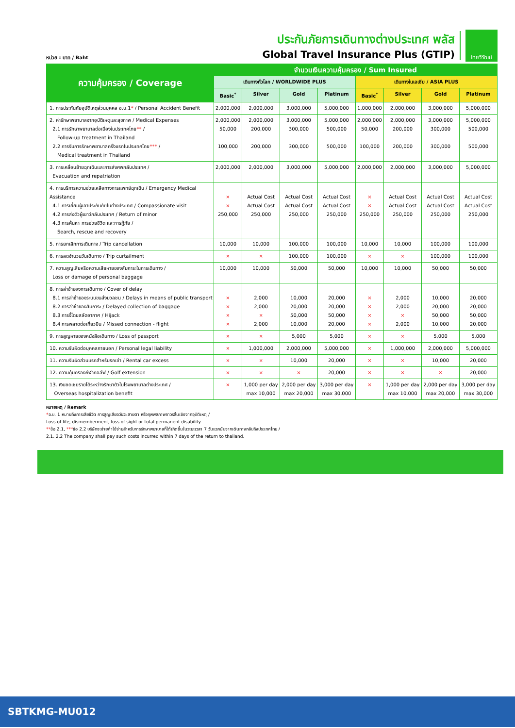หน่วย : บาท / Baht
ประกันภัยการเดินทางต่างประเทศ พลัส
Global Travel Insurance Plus (GTIP)
ไทยวิวัฒน์
| ความคุ้มครอง / Coverage | จำนวนเงินความคุ้มครอง / Sum Insured | | | | | | | |
| --- | --- | --- | --- | --- | --- | --- | --- | --- |
| | เดินทางทั่วโลก / WORLDWIDE PLUS | | | | เดินทางในเอเชีย / ASIA PLUS | | | |
| | Basic<sup>*</sup> | Silver | Gold | Platinum | Basic<sup>*</sup> | Silver | Gold | Platinum |
| 1. การประกันภัยอุบัติเหตุส่วนบุคคล อ.บ.1 * / Personal Accident Benefit | 2,000,000 | 2,000,000 | 3,000,000 | 5,000,000 | 1,000,000 | 2,000,000 | 3,000,000 | 5,000,000 |
| 2. ค่ารักษาพยาบาลจากอุบัติเหตุและสุขภาพ / Medical Expenses 2.1 การรักษาพยาบาลต่อเนื่องในประเทศไทย ** / Follow-up treatment in Thailand 2.2 การรับการรักษาพยาบาลครั้งแรกในประเทศไทย *** / Medical treatment in Thailand | 2,000,000 50,000 100,000 | 2,000,000 200,000 200,000 | 3,000,000 300,000 300,000 | 5,000,000 500,000 500,000 | 2,000,000 50,000 100,000 | 2,000,000 200,000 200,000 | 3,000,000 300,000 300,000 | 5,000,000 500,000 500,000 |
| 3. การเคลื่อนย้ายฉุกเฉินและการส่งศพกลับประเทศ / Evacuation and repatriation | 2,000,000 | 2,000,000 | 3,000,000 | 5,000,000 | 2,000,000 | 2,000,000 | 3,000,000 | 5,000,000 |
| 4. การบริการความช่วยเหลือทางการแพทย์ฉุกเฉิน / Emergency Medical Assistance 4.1 การเยี่ยมผู้เอาประกันภัยในต่างประเทศ / Compassionate visit 4.2 การส่งตัวผู้เยาว์กลับประเทศ / Return of minor 4.3 การค้นหา การช่วยชีวิต และการกู้ภัย / Search, rescue and recovery | × × 250,000 | Actual Cost Actual Cost 250,000 | Actual Cost Actual Cost 250,000 | Actual Cost Actual Cost 250,000 | × × 250,000 | Actual Cost Actual Cost 250,000 | Actual Cost Actual Cost 250,000 | Actual Cost Actual Cost 250,000 |
| 5. การยกเลิกการเดินทาง / Trip cancellation | 10,000 | 10,000 | 100,000 | 100,000 | 10,000 | 10,000 | 100,000 | 100,000 |
| 6. การลดจำนวนวันเดินทาง / Trip curtailment | × | × | 100,000 | 100,000 | × | × | 100,000 | 100,000 |
| 7. ความสูญเสียหรือความเสียหายของสัมภาระในการเดินทาง / Loss or damage of personal baggage | 10,000 | 10,000 | 50,000 | 50,000 | 10,000 | 10,000 | 50,000 | 50,000 |
| 8. การล่าช้าของการเดินทาง / Cover of delay 8.1 การล่าช้าของระบบขนส่งมวลชน / Delays in means of public transport 8.2 การล่าช้าของสัมภาระ / Delayed collection of baggage 8.3 การจี้โดยสลัดอากาศ / Hijack 8.4 การพลาดต่อเที่ยวบิน / Missed connection - flight | × × × × | 2,000 2,000 × 2,000 | 10,000 20,000 50,000 10,000 | 20,000 20,000 50,000 20,000 | × × × × | 2,000 2,000 × 2,000 | 10,000 20,000 50,000 10,000 | 20,000 20,000 50,000 20,000 |
| 9. การสูญหายของหนังสือเดินทาง / Loss of passport | × | × | 5,000 | 5,000 | × | × | 5,000 | 5,000 |
| 10. ความรับผิดต่อบุคคลภายนอก / Personal legal liability | × | 1,000,000 | 2,000,000 | 5,000,000 | × | 1,000,000 | 2,000,000 | 5,000,000 |
| 11. ความรับผิดส่วนแรกสำหรับรถเช่า / Rental car excess | × | × | 10,000 | 20,000 | × | × | 10,000 | 20,000 |
| 12. ความคุ้มครองกีฬากอล์ฟ / Golf extension | × | × | × | 20,000 | × | × | × | 20,000 |
| 13. เงินชดเชยรายได้ระหว่างรักษาตัวในโรงพยาบาลต่างประเทศ / Overseas hospitalization benefit | × | 1,000 per day max 10,000 | 2,000 per day max 20,000 | 3,000 per day max 30,000 | × | 1,000 per day max 10,000 | 2,000 per day max 20,000 | 3,000 per day max 30,000 |
หมายเหตุ / Remark
*อ.บ. 1 หมายถึงการเสียชีวิต การสูญเสียอวัยวะ สายตา หรือทุพพลภาพถาวรสิ้นเชิงจากอุบัติเหตุ /
Loss of life, dismemberment, loss of sight or total permanent disability.
**ข้อ 2.1, ***ข้อ 2.2 บริษัทจะจ่ายค่าใช้จ่ายสำหรับการรักษาพยาบาลที่ได้เกิดขึ้นในระยะเวลา 7 วันแรกนับจากเดินทางกลับถึงประเทศไทย /
2.1, 2.2 The company shall pay such costs incurred within 7 days of the return to thailand.
SBTKMG-MU012